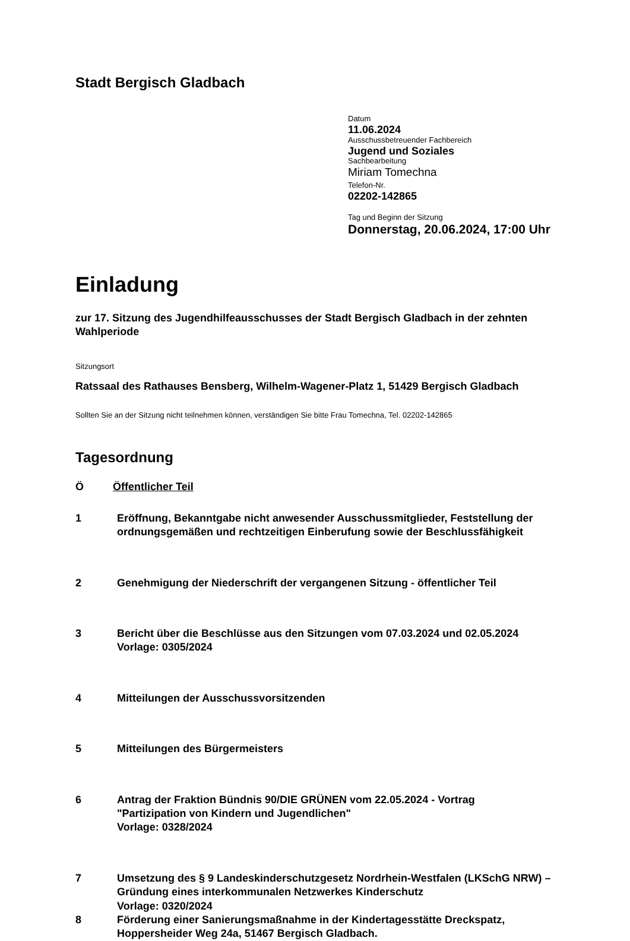Stadt Bergisch Gladbach
Datum
11.06.2024
Ausschussbetreuender Fachbereich
Jugend und Soziales
Sachbearbeitung
Miriam Tomechna
Telefon-Nr.
02202-142865
Tag und Beginn der Sitzung
Donnerstag, 20.06.2024, 17:00 Uhr
Einladung
zur 17. Sitzung des Jugendhilfeausschusses der Stadt Bergisch Gladbach in der zehnten Wahlperiode
Sitzungsort
Ratssaal des Rathauses Bensberg, Wilhelm-Wagener-Platz 1, 51429 Bergisch Gladbach
Sollten Sie an der Sitzung nicht teilnehmen können, verständigen Sie bitte Frau Tomechna, Tel. 02202-142865
Tagesordnung
Ö Öffentlicher Teil
1 Eröffnung, Bekanntgabe nicht anwesender Ausschussmitglieder, Feststellung der ordnungsgemäßen und rechtzeitigen Einberufung sowie der Beschlussfähigkeit
2 Genehmigung der Niederschrift der vergangenen Sitzung - öffentlicher Teil
3 Bericht über die Beschlüsse aus den Sitzungen vom 07.03.2024 und 02.05.2024
Vorlage: 0305/2024
4 Mitteilungen der Ausschussvorsitzenden
5 Mitteilungen des Bürgermeisters
6 Antrag der Fraktion Bündnis 90/DIE GRÜNEN vom 22.05.2024 - Vortrag
"Partizipation von Kindern und Jugendlichen"
Vorlage: 0328/2024
7 Umsetzung des § 9 Landeskinderschutzgesetz Nordrhein-Westfalen (LKSchG NRW) – Gründung eines interkommunalen Netzwerkes Kinderschutz
Vorlage: 0320/2024
8 Förderung einer Sanierungsmaßnahme in der Kindertagesstätte Dreckspatz, Hoppersheider Weg 24a, 51467 Bergisch Gladbach.